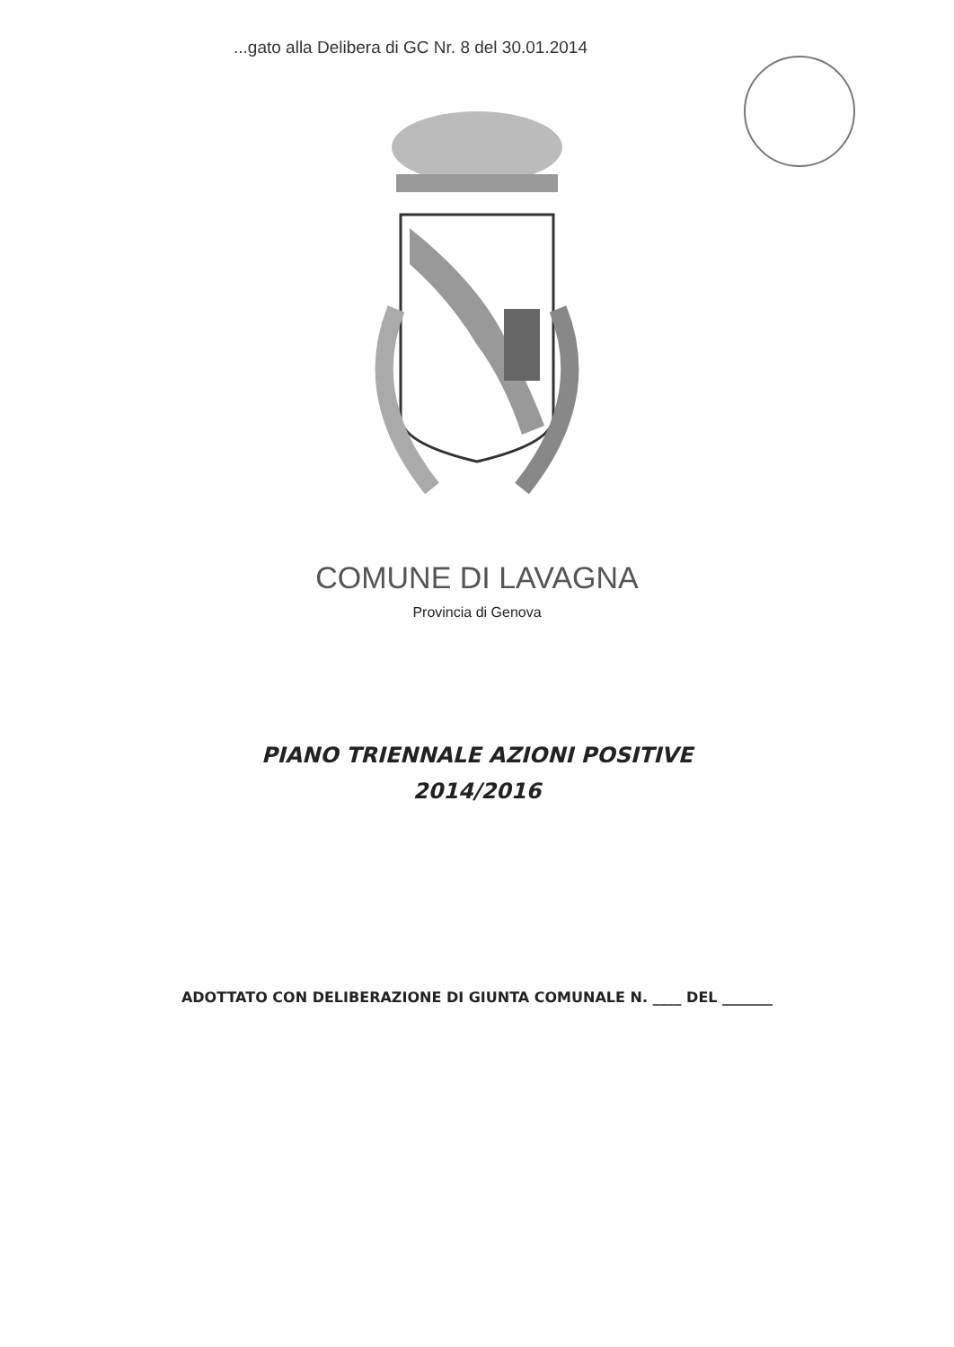...gato alla Delibera di GC Nr. 8 del 30.01.2014
COMUNE DI LAVAGNA
Provincia di Genova
PIANO TRIENNALE AZIONI POSITIVE
2014/2016
ADOTTATO CON DELIBERAZIONE DI GIUNTA COMUNALE N. ____ DEL _______